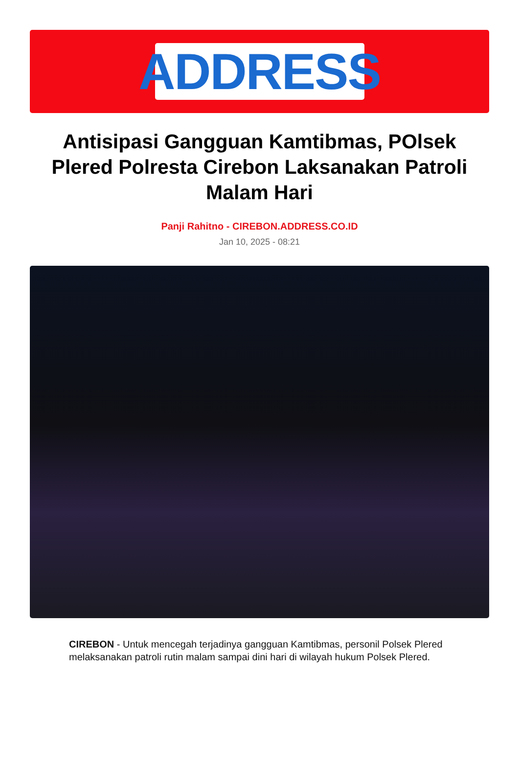ADDRESS
Antisipasi Gangguan Kamtibmas, POlsek Plered Polresta Cirebon Laksanakan Patroli Malam Hari
Panji Rahitno - CIREBON.ADDRESS.CO.ID
Jan 10, 2025 - 08:21
CIREBON - Untuk mencegah terjadinya gangguan Kamtibmas, personil Polsek Plered melaksanakan patroli rutin malam sampai dini hari di wilayah hukum Polsek Plered.